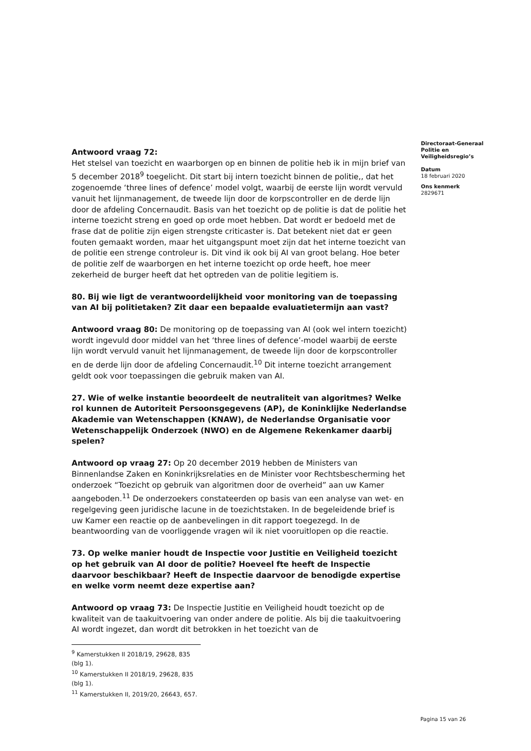Directoraat-Generaal
Politie en
Veiligheidsregio’s
Datum
18 februari 2020
Ons kenmerk
2829671
Antwoord vraag 72:
Het stelsel van toezicht en waarborgen op en binnen de politie heb ik in mijn brief van 5 december 2018<sup>9</sup> toegelicht. Dit start bij intern toezicht binnen de politie,, dat het zogenoemde ‘three lines of defence’ model volgt, waarbij de eerste lijn wordt vervuld vanuit het lijnmanagement, de tweede lijn door de korpscontroller en de derde lijn door de afdeling Concernaudit. Basis van het toezicht op de politie is dat de politie het interne toezicht streng en goed op orde moet hebben. Dat wordt er bedoeld met de frase dat de politie zijn eigen strengste criticaster is. Dat betekent niet dat er geen fouten gemaakt worden, maar het uitgangspunt moet zijn dat het interne toezicht van de politie een strenge controleur is. Dit vind ik ook bij AI van groot belang. Hoe beter de politie zelf de waarborgen en het interne toezicht op orde heeft, hoe meer zekerheid de burger heeft dat het optreden van de politie legitiem is.
80. Bij wie ligt de verantwoordelijkheid voor monitoring van de toepassing van AI bij politietaken? Zit daar een bepaalde evaluatietermijn aan vast?
Antwoord vraag 80: De monitoring op de toepassing van AI (ook wel intern toezicht) wordt ingevuld door middel van het ‘three lines of defence’-model waarbij de eerste lijn wordt vervuld vanuit het lijnmanagement, de tweede lijn door de korpscontroller en de derde lijn door de afdeling Concernaudit.<sup>10</sup> Dit interne toezicht arrangement geldt ook voor toepassingen die gebruik maken van AI.
27. Wie of welke instantie beoordeelt de neutraliteit van algoritmes? Welke rol kunnen de Autoriteit Persoonsgegevens (AP), de Koninklijke Nederlandse Akademie van Wetenschappen (KNAW), de Nederlandse Organisatie voor Wetenschappelijk Onderzoek (NWO) en de Algemene Rekenkamer daarbij spelen?
Antwoord op vraag 27: Op 20 december 2019 hebben de Ministers van Binnenlandse Zaken en Koninkrijksrelaties en de Minister voor Rechtsbescherming het onderzoek “Toezicht op gebruik van algoritmen door de overheid” aan uw Kamer aangeboden.<sup>11</sup> De onderzoekers constateerden op basis van een analyse van wet- en regelgeving geen juridische lacune in de toezichtstaken. In de begeleidende brief is uw Kamer een reactie op de aanbevelingen in dit rapport toegezegd. In de beantwoording van de voorliggende vragen wil ik niet vooruitlopen op die reactie.
73. Op welke manier houdt de Inspectie voor Justitie en Veiligheid toezicht op het gebruik van AI door de politie? Hoeveel fte heeft de Inspectie daarvoor beschikbaar? Heeft de Inspectie daarvoor de benodigde expertise en welke vorm neemt deze expertise aan?
Antwoord op vraag 73: De Inspectie Justitie en Veiligheid houdt toezicht op de kwaliteit van de taakuitvoering van onder andere de politie. Als bij die taakuitvoering AI wordt ingezet, dan wordt dit betrokken in het toezicht van de
<sup>9</sup> Kamerstukken II 2018/19, 29628, 835 (blg 1).
<sup>10</sup> Kamerstukken II 2018/19, 29628, 835 (blg 1).
<sup>11</sup> Kamerstukken II, 2019/20, 26643, 657.
Pagina 15 van 26